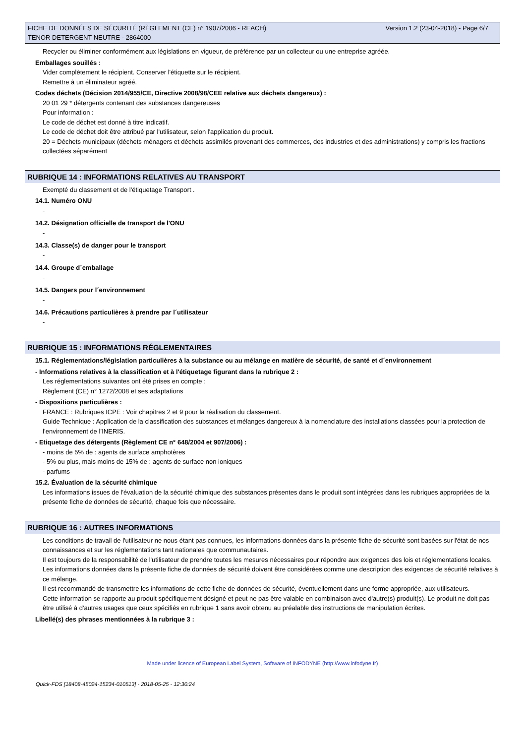FICHE DE DONNÉES DE SÉCURITÉ (RÈGLEMENT (CE) n° 1907/2006 - REACH)
TENOR DETERGENT NEUTRE - 2864000
Version 1.2 (23-04-2018) - Page 6/7
Recycler ou éliminer conformément aux législations en vigueur, de préférence par un collecteur ou une entreprise agréée.
Emballages souillés :
Vider complètement le récipient. Conserver l'étiquette sur le récipient.
Remettre à un éliminateur agréé.
Codes déchets (Décision 2014/955/CE, Directive 2008/98/CEE relative aux déchets dangereux) :
20 01 29 * détergents contenant des substances dangereuses
Pour information :
Le code de déchet est donné à titre indicatif.
Le code de déchet doit être attribué par l'utilisateur, selon l'application du produit.
20 = Déchets municipaux (déchets ménagers et déchets assimilés provenant des commerces, des industries et des administrations) y compris les fractions collectées séparément
RUBRIQUE 14 : INFORMATIONS RELATIVES AU TRANSPORT
Exempté du classement et de l'étiquetage Transport .
14.1. Numéro ONU
-
14.2. Désignation officielle de transport de l'ONU
-
14.3. Classe(s) de danger pour le transport
-
14.4. Groupe d´emballage
-
14.5. Dangers pour l´environnement
-
14.6. Précautions particulières à prendre par l´utilisateur
-
RUBRIQUE 15 : INFORMATIONS RÉGLEMENTAIRES
15.1. Réglementations/législation particulières à la substance ou au mélange en matière de sécurité, de santé et d´environnement
- Informations relatives à la classification et à l'étiquetage figurant dans la rubrique 2 :
Les réglementations suivantes ont été prises en compte :
Règlement (CE) n° 1272/2008 et ses adaptations
- Dispositions particulières :
FRANCE : Rubriques ICPE : Voir chapitres 2 et 9 pour la réalisation du classement.
Guide Technique : Application de la classification des substances et mélanges dangereux à la nomenclature des installations classées pour la protection de l’environnement de l’INERIS.
- Etiquetage des détergents (Règlement CE n° 648/2004 et 907/2006) :
- moins de 5% de : agents de surface amphotères
- 5% ou plus, mais moins de 15% de : agents de surface non ioniques
- parfums
15.2. Évaluation de la sécurité chimique
Les informations issues de l'évaluation de la sécurité chimique des substances présentes dans le produit sont intégrées dans les rubriques appropriées de la présente fiche de données de sécurité, chaque fois que nécessaire.
RUBRIQUE 16 : AUTRES INFORMATIONS
Les conditions de travail de l'utilisateur ne nous étant pas connues, les informations données dans la présente fiche de sécurité sont basées sur l'état de nos connaissances et sur les réglementations tant nationales que communautaires.
Il est toujours de la responsabilité de l'utilisateur de prendre toutes les mesures nécessaires pour répondre aux exigences des lois et réglementations locales.
Les informations données dans la présente fiche de données de sécurité doivent être considérées comme une description des exigences de sécurité relatives à ce mélange.
Il est recommandé de transmettre les informations de cette fiche de données de sécurité, éventuellement dans une forme appropriée, aux utilisateurs.
Cette information se rapporte au produit spécifiquement désigné et peut ne pas être valable en combinaison avec d'autre(s) produit(s). Le produit ne doit pas être utilisé à d'autres usages que ceux spécifiés en rubrique 1 sans avoir obtenu au préalable des instructions de manipulation écrites.
Libellé(s) des phrases mentionnées à la rubrique 3 :
Made under licence of European Label System, Software of INFODYNE (http://www.infodyne.fr)
Quick-FDS [18408-45024-15234-010513] - 2018-05-25 - 12:30:24